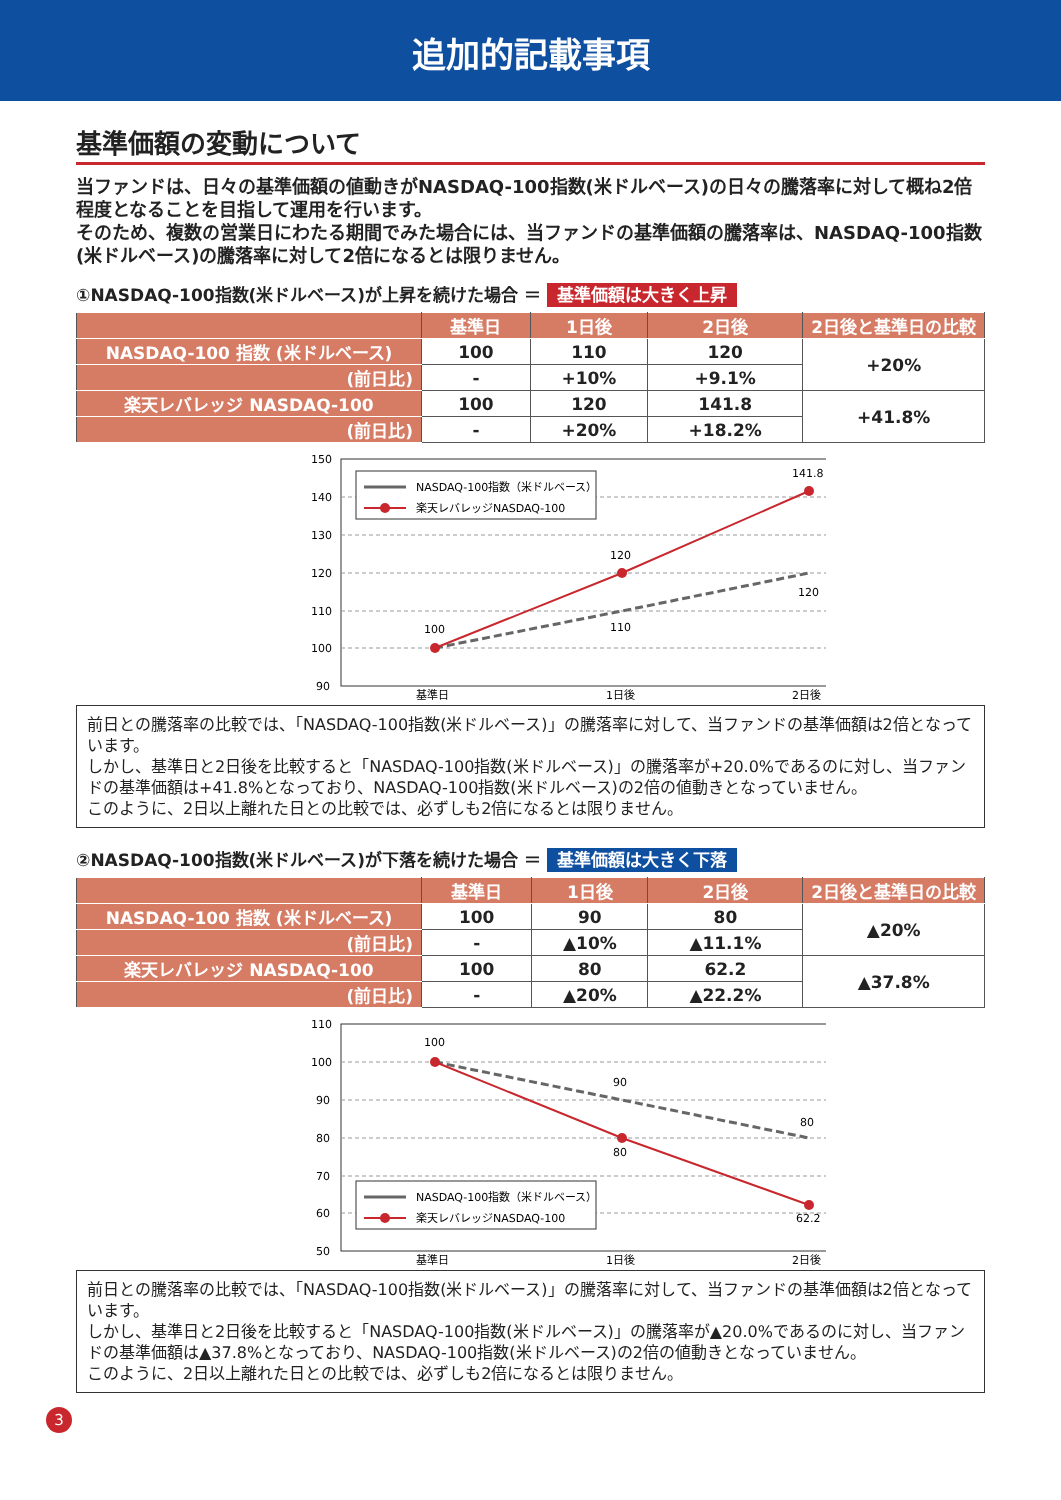追加的記載事項
基準価額の変動について
当ファンドは、日々の基準価額の値動きがNASDAQ-100指数(米ドルベース)の日々の騰落率に対して概ね2倍程度となることを目指して運用を行います。
そのため、複数の営業日にわたる期間でみた場合には、当ファンドの基準価額の騰落率は、NASDAQ-100指数(米ドルベース)の騰落率に対して2倍になるとは限りません。
①NASDAQ-100指数(米ドルベース)が上昇を続けた場合 ＝ 基準価額は大きく上昇
| | 基準日 | 1日後 | 2日後 | 2日後と基準日の比較 |
| --- | --- | --- | --- | --- |
| NASDAQ-100 指数 (米ドルベース) | 100 | 110 | 120 | +20% |
| (前日比) | - | +10% | +9.1% | |
| 楽天レバレッジ NASDAQ-100 | 100 | 120 | 141.8 | +41.8% |
| (前日比) | - | +20% | +18.2% | |
150
140
130
120
110
100
90
基準日
1日後
2日後
100
120
141.8
110
120
NASDAQ-100指数（米ドルベース）
楽天レバレッジNASDAQ-100
前日との騰落率の比較では、「NASDAQ-100指数(米ドルベース)」の騰落率に対して、当ファンドの基準価額は2倍となっています。
しかし、基準日と2日後を比較すると「NASDAQ-100指数(米ドルベース)」の騰落率が+20.0%であるのに対し、当ファンドの基準価額は+41.8%となっており、NASDAQ-100指数(米ドルベース)の2倍の値動きとなっていません。
このように、2日以上離れた日との比較では、必ずしも2倍になるとは限りません。
②NASDAQ-100指数(米ドルベース)が下落を続けた場合 ＝ 基準価額は大きく下落
| | 基準日 | 1日後 | 2日後 | 2日後と基準日の比較 |
| --- | --- | --- | --- | --- |
| NASDAQ-100 指数 (米ドルベース) | 100 | 90 | 80 | ▲20% |
| (前日比) | - | ▲10% | ▲11.1% | |
| 楽天レバレッジ NASDAQ-100 | 100 | 80 | 62.2 | ▲37.8% |
| (前日比) | - | ▲20% | ▲22.2% | |
110
100
90
80
70
60
50
基準日
1日後
2日後
100
90
80
80
62.2
NASDAQ-100指数（米ドルベース）
楽天レバレッジNASDAQ-100
前日との騰落率の比較では、「NASDAQ-100指数(米ドルベース)」の騰落率に対して、当ファンドの基準価額は2倍となっています。
しかし、基準日と2日後を比較すると「NASDAQ-100指数(米ドルベース)」の騰落率が▲20.0%であるのに対し、当ファンドの基準価額は▲37.8%となっており、NASDAQ-100指数(米ドルベース)の2倍の値動きとなっていません。
このように、2日以上離れた日との比較では、必ずしも2倍になるとは限りません。
3